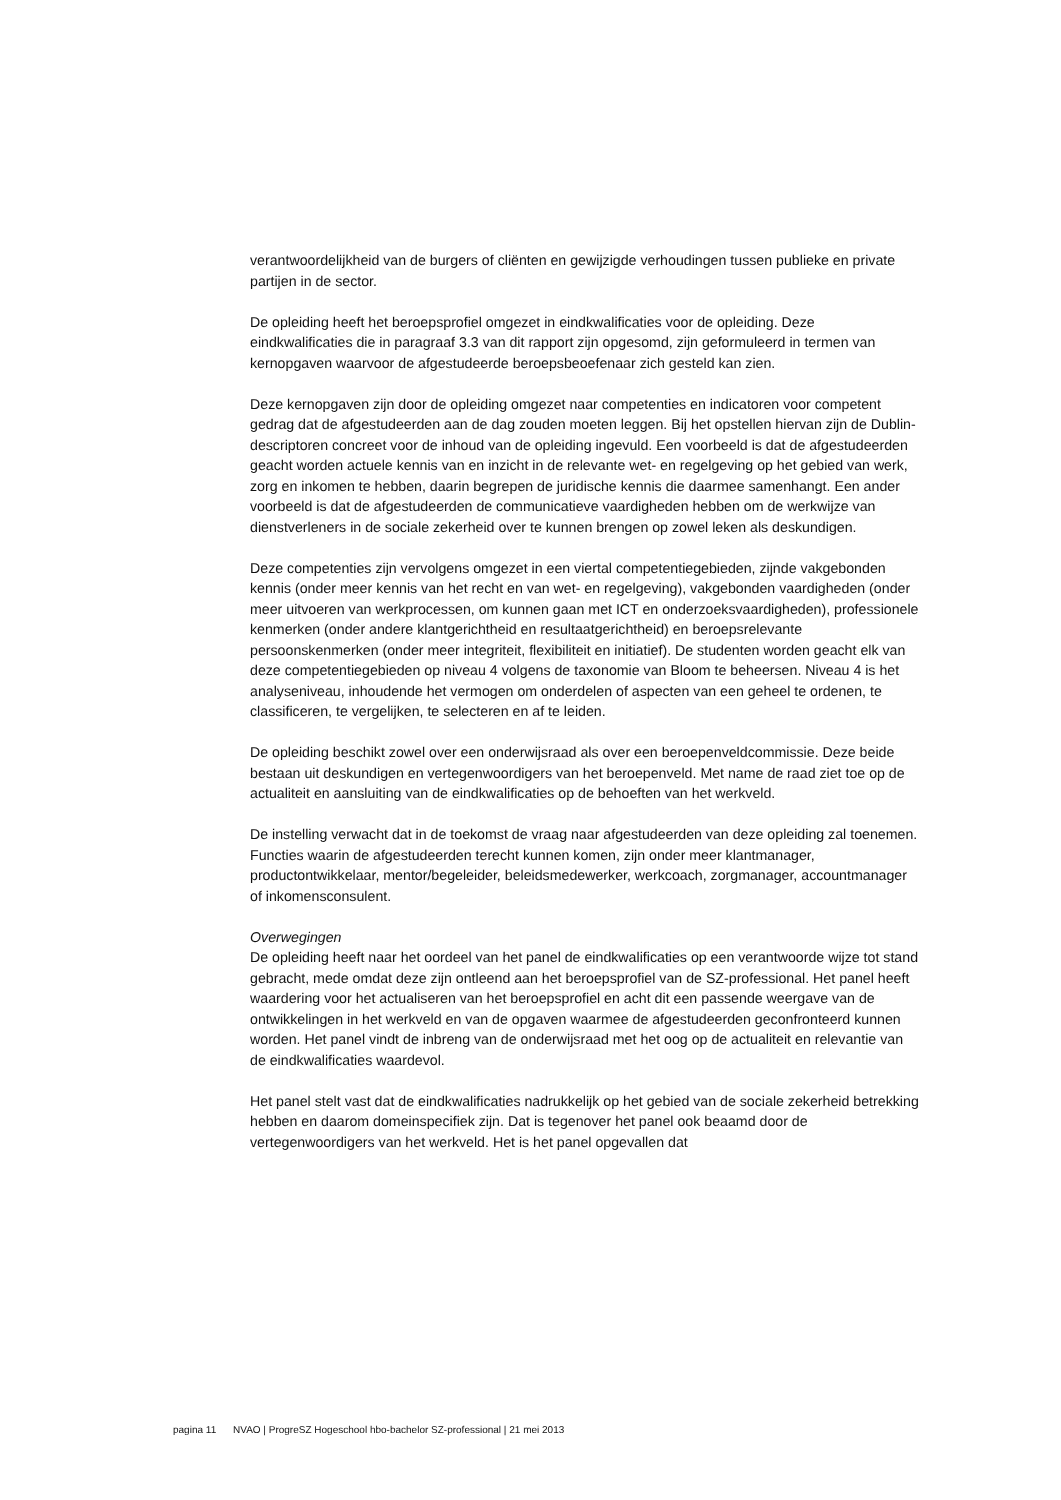verantwoordelijkheid van de burgers of cliënten en gewijzigde verhoudingen tussen publieke en private partijen in de sector.
De opleiding heeft het beroepsprofiel omgezet in eindkwalificaties voor de opleiding. Deze eindkwalificaties die in paragraaf 3.3 van dit rapport zijn opgesomd, zijn geformuleerd in termen van kernopgaven waarvoor de afgestudeerde beroepsbeoefenaar zich gesteld kan zien.
Deze kernopgaven zijn door de opleiding omgezet naar competenties en indicatoren voor competent gedrag dat de afgestudeerden aan de dag zouden moeten leggen. Bij het opstellen hiervan zijn de Dublin-descriptoren concreet voor de inhoud van de opleiding ingevuld. Een voorbeeld is dat de afgestudeerden geacht worden actuele kennis van en inzicht in de relevante wet- en regelgeving op het gebied van werk, zorg en inkomen te hebben, daarin begrepen de juridische kennis die daarmee samenhangt. Een ander voorbeeld is dat de afgestudeerden de communicatieve vaardigheden hebben om de werkwijze van dienstverleners in de sociale zekerheid over te kunnen brengen op zowel leken als deskundigen.
Deze competenties zijn vervolgens omgezet in een viertal competentiegebieden, zijnde vakgebonden kennis (onder meer kennis van het recht en van wet- en regelgeving), vakgebonden vaardigheden (onder meer uitvoeren van werkprocessen, om kunnen gaan met ICT en onderzoeksvaardigheden), professionele kenmerken (onder andere klantgerichtheid en resultaatgerichtheid) en beroepsrelevante persoonskenmerken (onder meer integriteit, flexibiliteit en initiatief). De studenten worden geacht elk van deze competentiegebieden op niveau 4 volgens de taxonomie van Bloom te beheersen. Niveau 4 is het analyseniveau, inhoudende het vermogen om onderdelen of aspecten van een geheel te ordenen, te classificeren, te vergelijken, te selecteren en af te leiden.
De opleiding beschikt zowel over een onderwijsraad als over een beroepenveldcommissie. Deze beide bestaan uit deskundigen en vertegenwoordigers van het beroepenveld. Met name de raad ziet toe op de actualiteit en aansluiting van de eindkwalificaties op de behoeften van het werkveld.
De instelling verwacht dat in de toekomst de vraag naar afgestudeerden van deze opleiding zal toenemen. Functies waarin de afgestudeerden terecht kunnen komen, zijn onder meer klantmanager, productontwikkelaar, mentor/begeleider, beleidsmedewerker, werkcoach, zorgmanager, accountmanager of inkomensconsulent.
Overwegingen
De opleiding heeft naar het oordeel van het panel de eindkwalificaties op een verantwoorde wijze tot stand gebracht, mede omdat deze zijn ontleend aan het beroepsprofiel van de SZ-professional. Het panel heeft waardering voor het actualiseren van het beroepsprofiel en acht dit een passende weergave van de ontwikkelingen in het werkveld en van de opgaven waarmee de afgestudeerden geconfronteerd kunnen worden. Het panel vindt de inbreng van de onderwijsraad met het oog op de actualiteit en relevantie van de eindkwalificaties waardevol.
Het panel stelt vast dat de eindkwalificaties nadrukkelijk op het gebied van de sociale zekerheid betrekking hebben en daarom domeinspecifiek zijn. Dat is tegenover het panel ook beaamd door de vertegenwoordigers van het werkveld. Het is het panel opgevallen dat
pagina 11 NVAO | ProgreSZ Hogeschool hbo-bachelor SZ-professional | 21 mei 2013